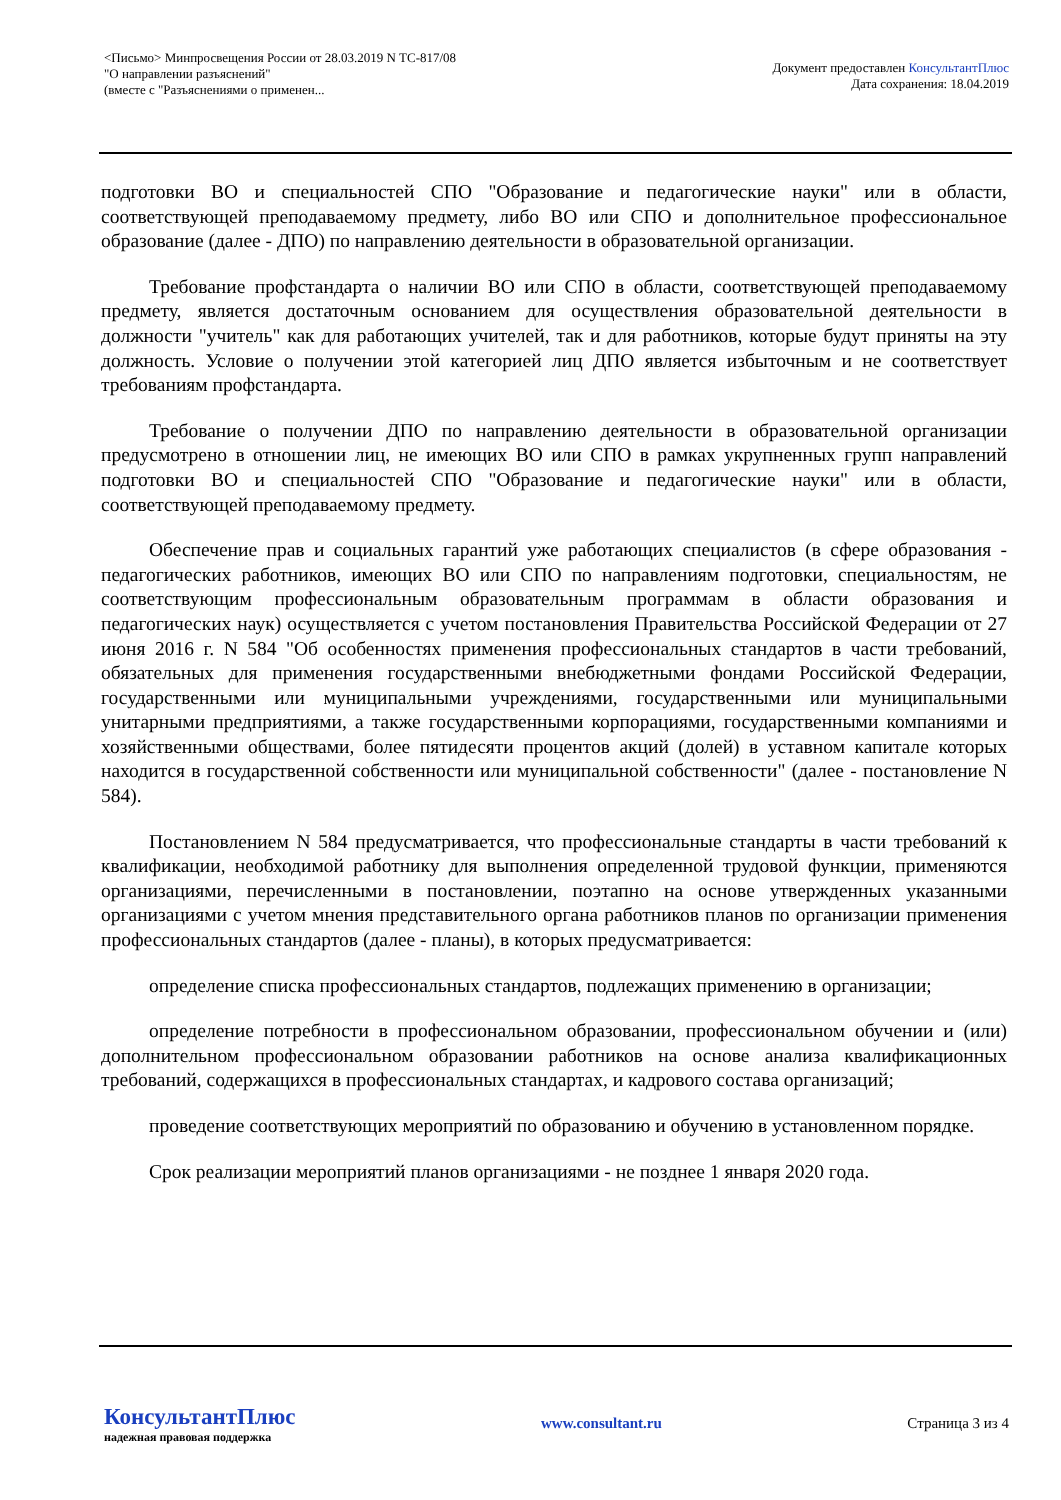<Письмо> Минпросвещения России от 28.03.2019 N ТС-817/08
"О направлении разъяснений"
(вместе с "Разъяснениями о применен...
Документ предоставлен КонсультантПлюс
Дата сохранения: 18.04.2019
подготовки ВО и специальностей СПО "Образование и педагогические науки" или в области, соответствующей преподаваемому предмету, либо ВО или СПО и дополнительное профессиональное образование (далее - ДПО) по направлению деятельности в образовательной организации.
Требование профстандарта о наличии ВО или СПО в области, соответствующей преподаваемому предмету, является достаточным основанием для осуществления образовательной деятельности в должности "учитель" как для работающих учителей, так и для работников, которые будут приняты на эту должность. Условие о получении этой категорией лиц ДПО является избыточным и не соответствует требованиям профстандарта.
Требование о получении ДПО по направлению деятельности в образовательной организации предусмотрено в отношении лиц, не имеющих ВО или СПО в рамках укрупненных групп направлений подготовки ВО и специальностей СПО "Образование и педагогические науки" или в области, соответствующей преподаваемому предмету.
Обеспечение прав и социальных гарантий уже работающих специалистов (в сфере образования - педагогических работников, имеющих ВО или СПО по направлениям подготовки, специальностям, не соответствующим профессиональным образовательным программам в области образования и педагогических наук) осуществляется с учетом постановления Правительства Российской Федерации от 27 июня 2016 г. N 584 "Об особенностях применения профессиональных стандартов в части требований, обязательных для применения государственными внебюджетными фондами Российской Федерации, государственными или муниципальными учреждениями, государственными или муниципальными унитарными предприятиями, а также государственными корпорациями, государственными компаниями и хозяйственными обществами, более пятидесяти процентов акций (долей) в уставном капитале которых находится в государственной собственности или муниципальной собственности" (далее - постановление N 584).
Постановлением N 584 предусматривается, что профессиональные стандарты в части требований к квалификации, необходимой работнику для выполнения определенной трудовой функции, применяются организациями, перечисленными в постановлении, поэтапно на основе утвержденных указанными организациями с учетом мнения представительного органа работников планов по организации применения профессиональных стандартов (далее - планы), в которых предусматривается:
определение списка профессиональных стандартов, подлежащих применению в организации;
определение потребности в профессиональном образовании, профессиональном обучении и (или) дополнительном профессиональном образовании работников на основе анализа квалификационных требований, содержащихся в профессиональных стандартах, и кадрового состава организаций;
проведение соответствующих мероприятий по образованию и обучению в установленном порядке.
Срок реализации мероприятий планов организациями - не позднее 1 января 2020 года.
КонсультантПлюс
надежная правовая поддержка
www.consultant.ru Страница 3 из 4